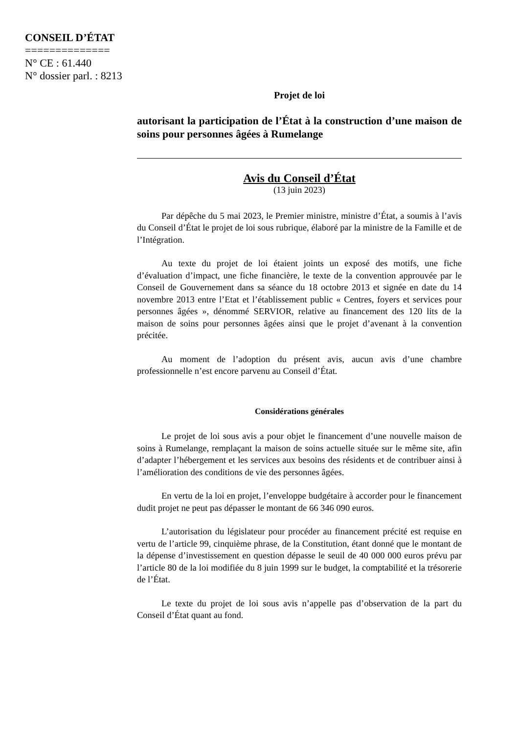CONSEIL D’ÉTAT
==============
N° CE : 61.440
N° dossier parl. : 8213
Projet de loi
autorisant la participation de l’État à la construction d’une maison de soins pour personnes âgées à Rumelange
Avis du Conseil d’État
(13 juin 2023)
Par dépêche du 5 mai 2023, le Premier ministre, ministre d’État, a soumis à l’avis du Conseil d’État le projet de loi sous rubrique, élaboré par la ministre de la Famille et de l’Intégration.
Au texte du projet de loi étaient joints un exposé des motifs, une fiche d’évaluation d’impact, une fiche financière, le texte de la convention approuvée par le Conseil de Gouvernement dans sa séance du 18 octobre 2013 et signée en date du 14 novembre 2013 entre l’Etat et l’établissement public « Centres, foyers et services pour personnes âgées », dénommé SERVIOR, relative au financement des 120 lits de la maison de soins pour personnes âgées ainsi que le projet d’avenant à la convention précitée.
Au moment de l’adoption du présent avis, aucun avis d’une chambre professionnelle n’est encore parvenu au Conseil d’État.
Considérations générales
Le projet de loi sous avis a pour objet le financement d’une nouvelle maison de soins à Rumelange, remplaçant la maison de soins actuelle située sur le même site, afin d’adapter l’hébergement et les services aux besoins des résidents et de contribuer ainsi à l’amélioration des conditions de vie des personnes âgées.
En vertu de la loi en projet, l’enveloppe budgétaire à accorder pour le financement dudit projet ne peut pas dépasser le montant de 66 346 090 euros.
L’autorisation du législateur pour procéder au financement précité est requise en vertu de l’article 99, cinquième phrase, de la Constitution, étant donné que le montant de la dépense d’investissement en question dépasse le seuil de 40 000 000 euros prévu par l’article 80 de la loi modifiée du 8 juin 1999 sur le budget, la comptabilité et la trésorerie de l’État.
Le texte du projet de loi sous avis n’appelle pas d’observation de la part du Conseil d’État quant au fond.